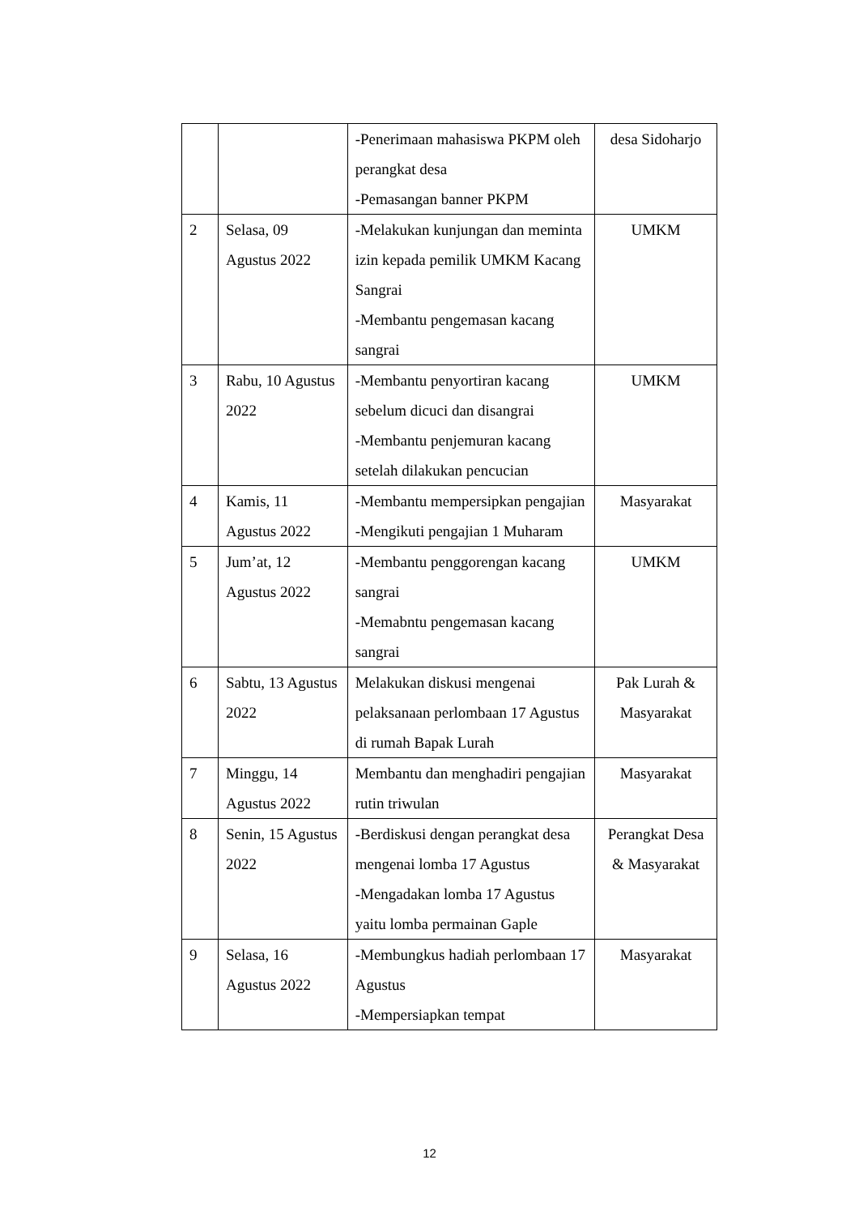| | | -Penerimaan mahasiswa PKPM oleh perangkat desa -Pemasangan banner PKPM | desa Sidoharjo |
| 2 | Selasa, 09 Agustus 2022 | -Melakukan kunjungan dan meminta izin kepada pemilik UMKM Kacang Sangrai -Membantu pengemasan kacang sangrai | UMKM |
| 3 | Rabu, 10 Agustus 2022 | -Membantu penyortiran kacang sebelum dicuci dan disangrai -Membantu penjemuran kacang setelah dilakukan pencucian | UMKM |
| 4 | Kamis, 11 Agustus 2022 | -Membantu mempersipkan pengajian -Mengikuti pengajian 1 Muharam | Masyarakat |
| 5 | Jum’at, 12 Agustus 2022 | -Membantu penggorengan kacang sangrai -Memabntu pengemasan kacang sangrai | UMKM |
| 6 | Sabtu, 13 Agustus 2022 | Melakukan diskusi mengenai pelaksanaan perlombaan 17 Agustus di rumah Bapak Lurah | Pak Lurah & Masyarakat |
| 7 | Minggu, 14 Agustus 2022 | Membantu dan menghadiri pengajian rutin triwulan | Masyarakat |
| 8 | Senin, 15 Agustus 2022 | -Berdiskusi dengan perangkat desa mengenai lomba 17 Agustus -Mengadakan lomba 17 Agustus yaitu lomba permainan Gaple | Perangkat Desa & Masyarakat |
| 9 | Selasa, 16 Agustus 2022 | -Membungkus hadiah perlombaan 17 Agustus -Mempersiapkan tempat | Masyarakat |
12